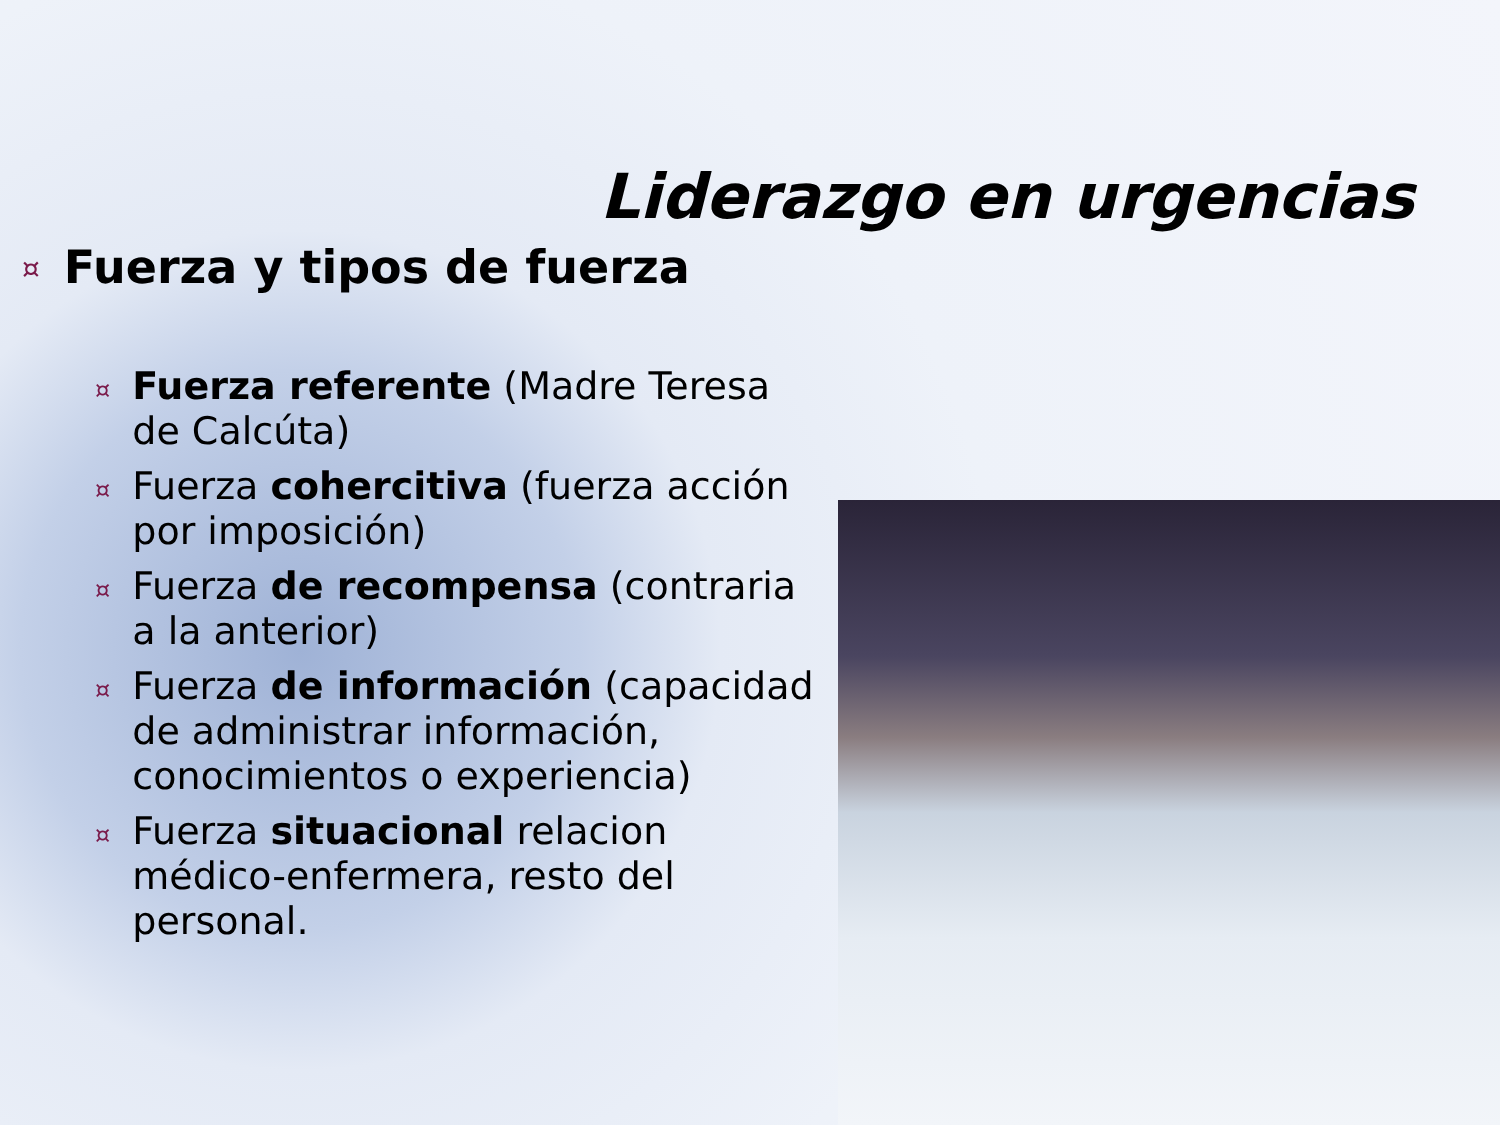Liderazgo en urgencias
¤ Fuerza y tipos de fuerza
¤ Fuerza referente (Madre Teresa de Calcúta)
¤ Fuerza cohercitiva (fuerza acción por imposición)
¤ Fuerza de recompensa (contraria a la anterior)
¤ Fuerza de información (capacidad de administrar información, conocimientos o experiencia)
¤ Fuerza situacional relacion médico-enfermera, resto del personal.